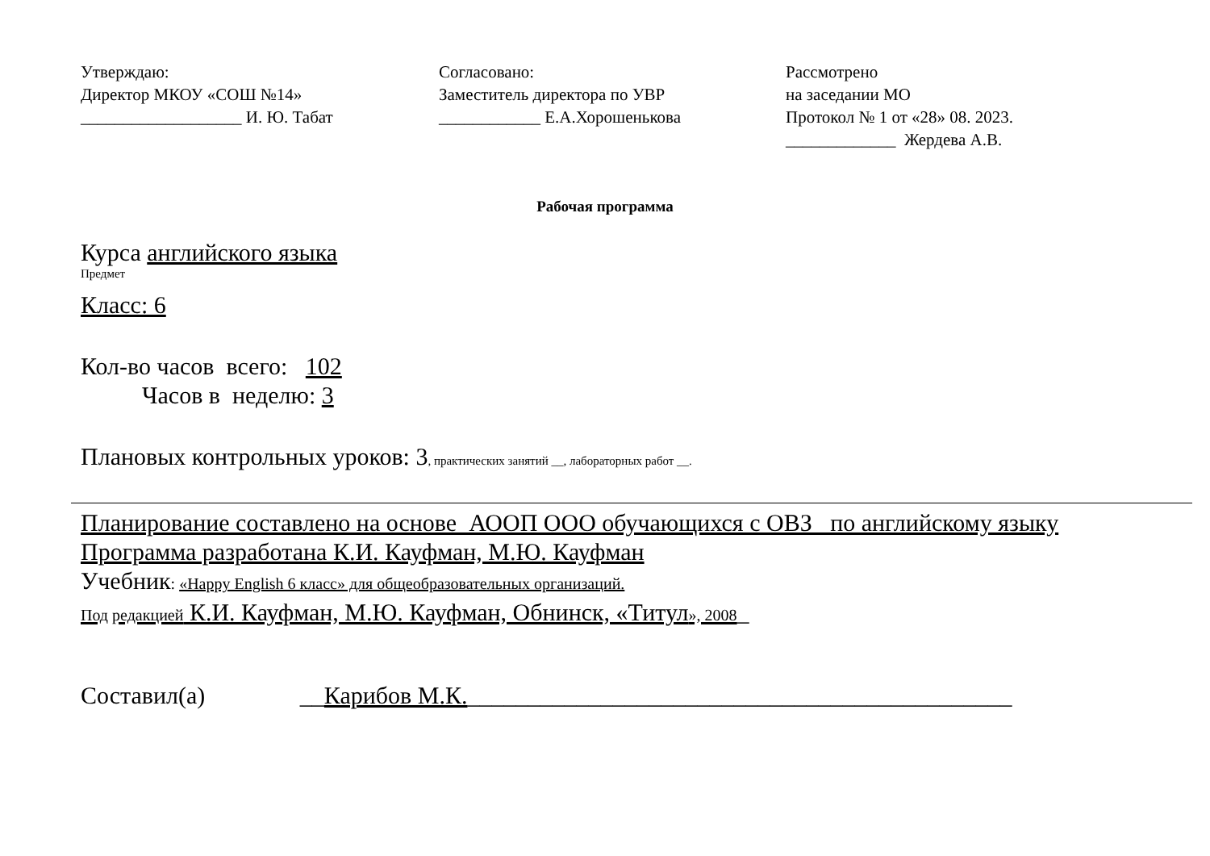Утверждаю:
Директор МКОУ «СОШ №14»
___________________ И. Ю. Табат
Согласовано:
Заместитель директора по УВР
____________ Е.А.Хорошенькова
Рассмотрено
на заседании МО
Протокол № 1 от «28» 08. 2023.
_____________ Жердева А.В.
Рабочая программа
Курса английского языка
Предмет
Класс: 6
Кол-во часов всего: 102
Часов в неделю: 3
Плановых контрольных уроков: 3, практических занятий __, лабораторных работ __.
Планирование составлено на основе АООП ООО обучающихся с ОВЗ по английскому языку
Программа разработана К.И. Кауфман, М.Ю. Кауфман
Учебник: «Happy English 6 класс» для общеобразовательных организаций.
Под редакцией К.И. Кауфман, М.Ю. Кауфман, Обнинск, «Титул», 2008_
Составил(а) __Карибов М.К._____________________________________________